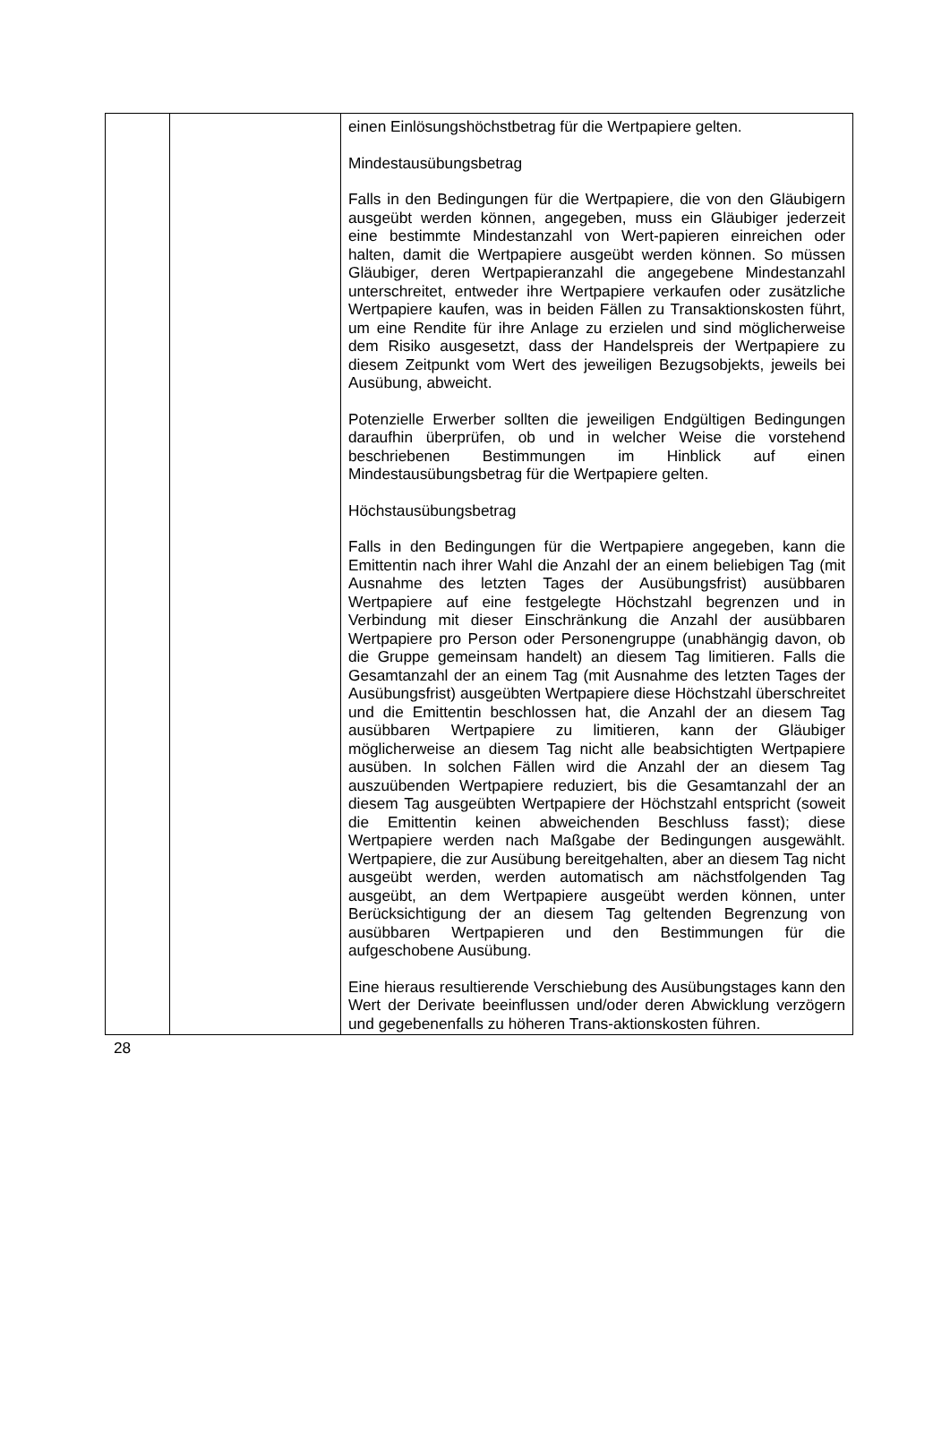| | | einen Einlösungshöchstbetrag für die Wertpapiere gelten. Mindestausübungsbetrag Falls in den Bedingungen für die Wertpapiere, die von den Gläubigern ausgeübt werden können, angegeben, muss ein Gläubiger jederzeit eine bestimmte Mindestanzahl von Wert-papieren einreichen oder halten, damit die Wertpapiere ausgeübt werden können. So müssen Gläubiger, deren Wertpapieranzahl die angegebene Mindestanzahl unterschreitet, entweder ihre Wertpapiere verkaufen oder zusätzliche Wertpapiere kaufen, was in beiden Fällen zu Transaktionskosten führt, um eine Rendite für ihre Anlage zu erzielen und sind möglicherweise dem Risiko ausgesetzt, dass der Handelspreis der Wertpapiere zu diesem Zeitpunkt vom Wert des jeweiligen Bezugsobjekts, jeweils bei Ausübung, abweicht. Potenzielle Erwerber sollten die jeweiligen Endgültigen Bedingungen daraufhin überprüfen, ob und in welcher Weise die vorstehend beschriebenen Bestimmungen im Hinblick auf einen Mindestausübungsbetrag für die Wertpapiere gelten. Höchstausübungsbetrag Falls in den Bedingungen für die Wertpapiere angegeben, kann die Emittentin nach ihrer Wahl die Anzahl der an einem beliebigen Tag (mit Ausnahme des letzten Tages der Ausübungsfrist) ausübbaren Wertpapiere auf eine festgelegte Höchstzahl begrenzen und in Verbindung mit dieser Einschränkung die Anzahl der ausübbaren Wertpapiere pro Person oder Personengruppe (unabhängig davon, ob die Gruppe gemeinsam handelt) an diesem Tag limitieren. Falls die Gesamtanzahl der an einem Tag (mit Ausnahme des letzten Tages der Ausübungsfrist) ausgeübten Wertpapiere diese Höchstzahl überschreitet und die Emittentin beschlossen hat, die Anzahl der an diesem Tag ausübbaren Wertpapiere zu limitieren, kann der Gläubiger möglicherweise an diesem Tag nicht alle beabsichtigten Wertpapiere ausüben. In solchen Fällen wird die Anzahl der an diesem Tag auszuübenden Wertpapiere reduziert, bis die Gesamtanzahl der an diesem Tag ausgeübten Wertpapiere der Höchstzahl entspricht (soweit die Emittentin keinen abweichenden Beschluss fasst); diese Wertpapiere werden nach Maßgabe der Bedingungen ausgewählt. Wertpapiere, die zur Ausübung bereitgehalten, aber an diesem Tag nicht ausgeübt werden, werden automatisch am nächstfolgenden Tag ausgeübt, an dem Wertpapiere ausgeübt werden können, unter Berücksichtigung der an diesem Tag geltenden Begrenzung von ausübbaren Wertpapieren und den Bestimmungen für die aufgeschobene Ausübung. Eine hieraus resultierende Verschiebung des Ausübungstages kann den Wert der Derivate beeinflussen und/oder deren Abwicklung verzögern und gegebenenfalls zu höheren Trans-aktionskosten führen. |
28